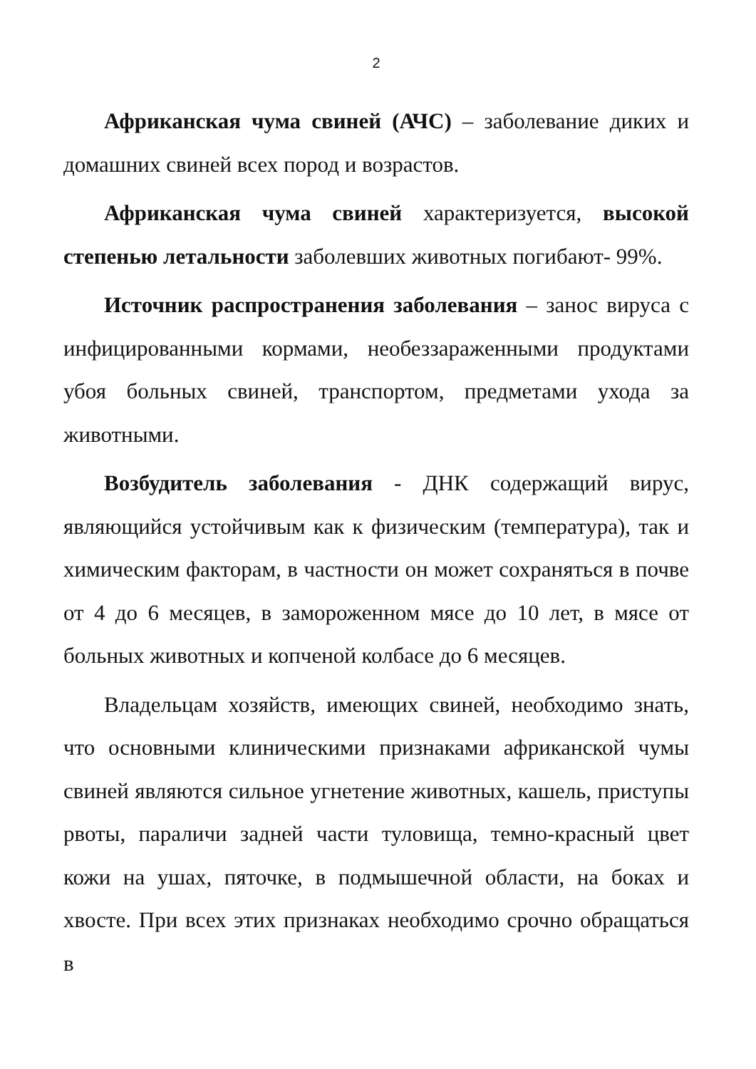2
Африканская чума свиней (АЧС) – заболевание диких и домашних свиней всех пород и возрастов.
Африканская чума свиней характеризуется, высокой степенью летальности заболевших животных погибают- 99%.
Источник распространения заболевания – занос вируса с инфицированными кормами, необеззараженными продуктами убоя больных свиней, транспортом, предметами ухода за животными.
Возбудитель заболевания - ДНК содержащий вирус, являющийся устойчивым как к физическим (температура), так и химическим факторам, в частности он может сохраняться в почве от 4 до 6 месяцев, в замороженном мясе до 10 лет, в мясе от больных животных и копченой колбасе до 6 месяцев.
Владельцам хозяйств, имеющих свиней, необходимо знать, что основными клиническими признаками африканской чумы свиней являются сильное угнетение животных, кашель, приступы рвоты, параличи задней части туловища, темно-красный цвет кожи на ушах, пяточке, в подмышечной области, на боках и хвосте. При всех этих признаках необходимо срочно обращаться в